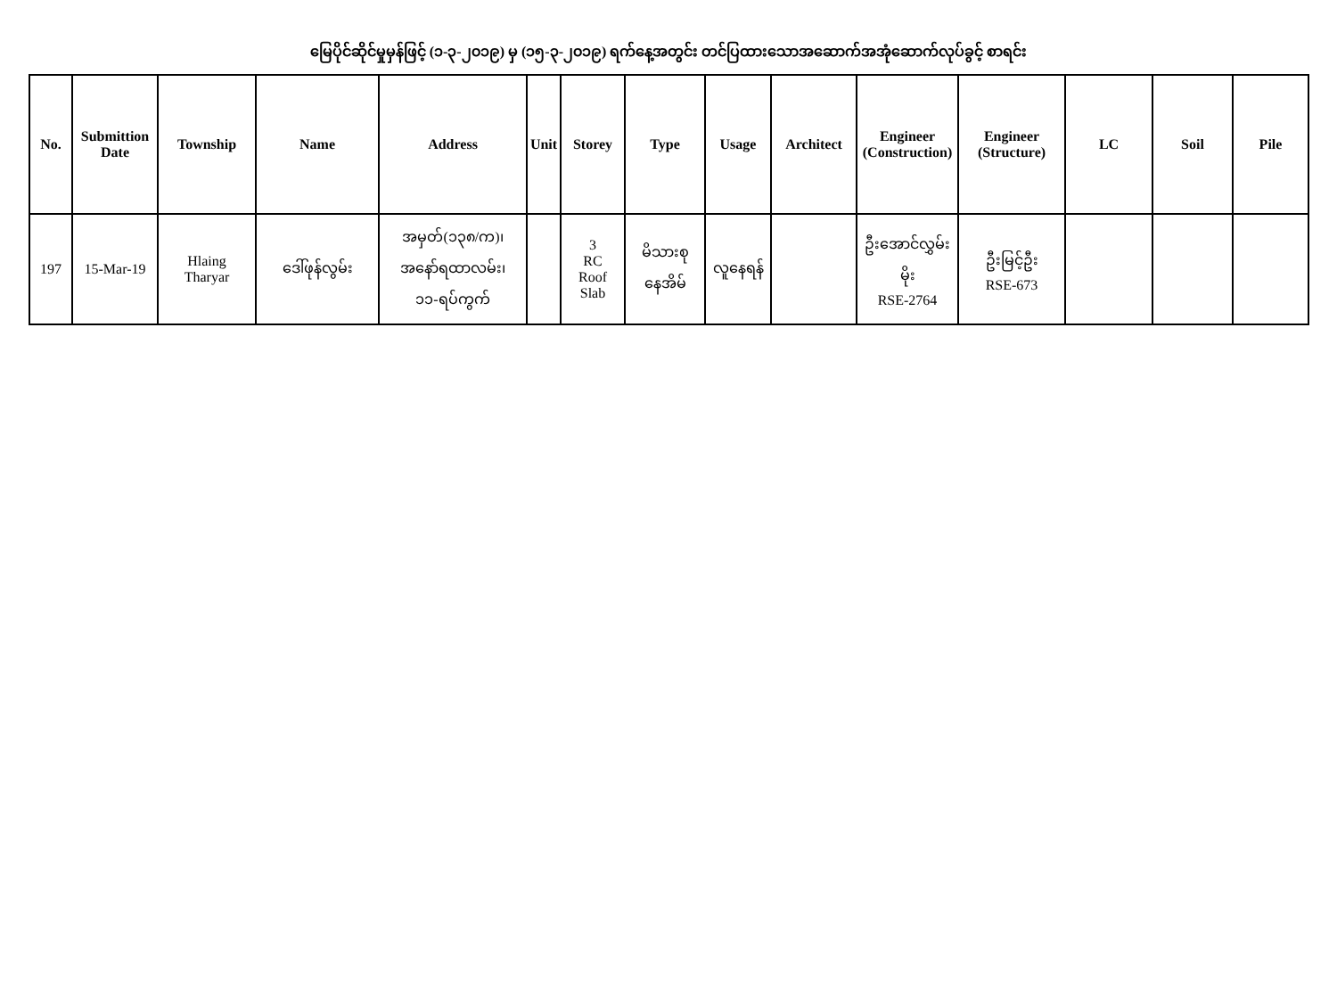မြေပိုင်ဆိုင်မှုမှန်ဖြင့် (၁-၃-၂၀၁၉) မှ (၁၅-၃-၂၀၁၉) ရက်နေ့အတွင်း တင်ပြထားသောအဆောက်အအုံဆောက်လုပ်ခွင့် စာရင်း
| No. | Submittion Date | Township | Name | Address | Unit | Storey | Type | Usage | Architect | Engineer (Construction) | Engineer (Structure) | LC | Soil | Pile |
| --- | --- | --- | --- | --- | --- | --- | --- | --- | --- | --- | --- | --- | --- | --- |
| 197 | 15-Mar-19 | Hlaing Tharyar | ဒေါ်ဖုန်လွမ်း | အမှတ်(၁၃၈/က)၊ အနော်ရထာလမ်း၊ ၁၁-ရပ်ကွက် | | 3 RC Roof Slab | မိသားစု နေအိမ် | လူနေရန် | | ဦးအောင်လွှမ်း မိုး RSE-2764 | ဦးမြင့်ဦး RSE-673 | | | |